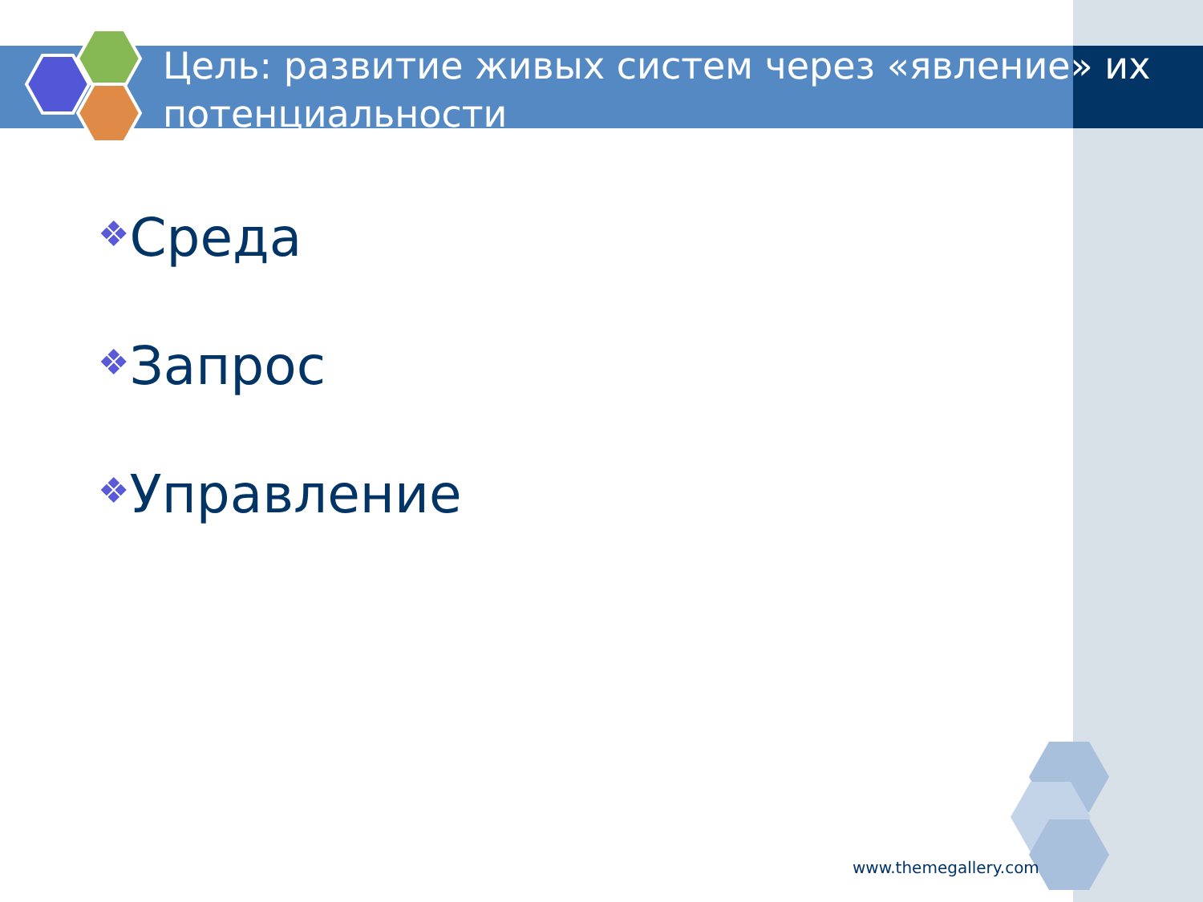Цель: развитие живых систем через «явление» их потенциальности
❖Среда
❖Запрос
❖Управление
www.themegallery.com